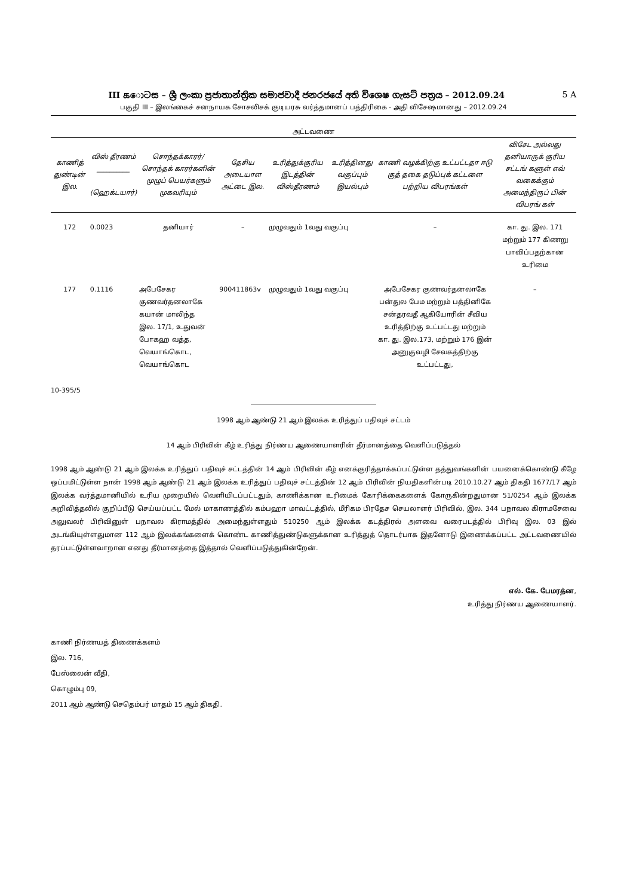III கොටස – ශ්‍රී ලංකා ප්‍රජාතාන්ත්‍රික සමාජවාදී ජනරජයේ අති විශෙෂ ගැසට් පත්‍රය – 2012.09.24 5 A
பகுதி III – இலங்கைச் சனநாயக சோசலிசக் குடியரசு வர்த்தமானப் பத்திரிகை - அதி விசேஷமானது – 2012.09.24
அட்டவணை
| காணித் துண்டின் இல. | விஸ் தீரணம் __________ (ஹெக்டயார்) | சொந்தக்காரர்/ சொந்தக் காரர்களின் முழுப் பெயர்களும் முகவரியும் | தேசிய அடையாள அட்டை இல. | உரித்துக்குரிய இடத்தின் விஸ்தீரணம் | உரித்தினது வகுப்பும் இயல்பும் | காணி வழக்கிற்கு உட்பட்டதா ஈடு குத் தகை தடுப்புக் கட்டளை பற்றிய விபரங்கள் | விசேட அல்லது தனியாருக் குரிய சட்டங் களுள் எவ் வகைக்கும் அமைந்திருப் பின் விபரங் கள் |
| --- | --- | --- | --- | --- | --- | --- | --- |
| 172 | 0.0023 | தனியார் | – | முழுவதும் 1வது வகுப்பு | | – | கா. து. இல. 171 மற்றும் 177 கிணறு பாவிப்பதற்கான உரிமை |
| 177 | 0.1116 | அபேசேகர குணவர்தனலாகே கயான் மாலிந்த இல. 17/1, உதுவன் போகஹ வத்த, வெயாங்கொட, வெயாங்கொட | 900411863v | முழுவதும் 1வது வகுப்பு | | அபேசேகர குணவர்தனலாகே பன்துல பேம மற்றும் பத்தினிகே சன்தரவதீ ஆகியோரின் சீவிய உரித்திற்கு உட்பட்டது மற்றும் கா. து. இல.173, மற்றும் 176 இன் அனுகுவழி சேவகத்திற்கு உட்பட்டது, | – |
10-395/5
1998 ஆம் ஆண்டு 21 ஆம் இலக்க உரித்துப் பதிவுச் சட்டம்
14 ஆம் பிரிவின் கீழ் உரித்து நிர்ணய ஆணையாளரின் தீர்மானத்தை வெளிப்படுத்தல்
1998 ஆம் ஆண்டு 21 ஆம் இலக்க உரித்துப் பதிவுச் சட்டத்தின் 14 ஆம் பிரிவின் கீழ் எனக்குரித்தாக்கப்பட்டுள்ள தத்துவங்களின் பயனைக்கொண்டு கீழே ஒப்பமிட்டுள்ள நான் 1998 ஆம் ஆண்டு 21 ஆம் இலக்க உரித்துப் பதிவுச் சட்டத்தின் 12 ஆம் பிரிவின் நியதிகளின்படி 2010.10.27 ஆம் திகதி 1677/17 ஆம் இலக்க வர்த்தமானியில் உரிய முறையில் வெளியிடப்பட்டதும், காணிக்கான உரிமைக் கோரிக்கைகளைக் கோருகின்றதுமான 51/0254 ஆம் இலக்க அறிவித்தலில் குறிப்பீடு செய்யப்பட்ட மேல் மாகாணத்தில் கம்பஹா மாவட்டத்தில், மீரிகம பிரதேச செயலாளர் பிரிவில், இல. 344 பநாவல கிராமசேவை அலுவலர் பிரிவினுள் பநாவல கிராமத்தில் அமைந்துள்ளதும் 510250 ஆம் இலக்க கடத்திரல் அளவை வரைபடத்தில் பிரிவு இல. 03 இல் அடங்கியுள்ளதுமான 112 ஆம் இலக்கங்களைக் கொண்ட காணித்துண்டுகளுக்கான உரித்துத் தொடர்பாக இதனோடு இணைக்கப்பட்ட அட்டவணையில் தரப்பட்டுள்ளவாறான எனது தீர்மானத்தை இத்தால் வெளிப்படுத்துகின்றேன்.
எல். கே. பேமரத்ன,
உரித்து நிர்ணய ஆணையாளர்.
காணி நிர்ணயத் திணைக்களம்
இல. 716,
பேஸ்லைன் வீதி,
கொழும்பு 09,
2011 ஆம் ஆண்டு செதெம்பர் மாதம் 15 ஆம் திகதி.